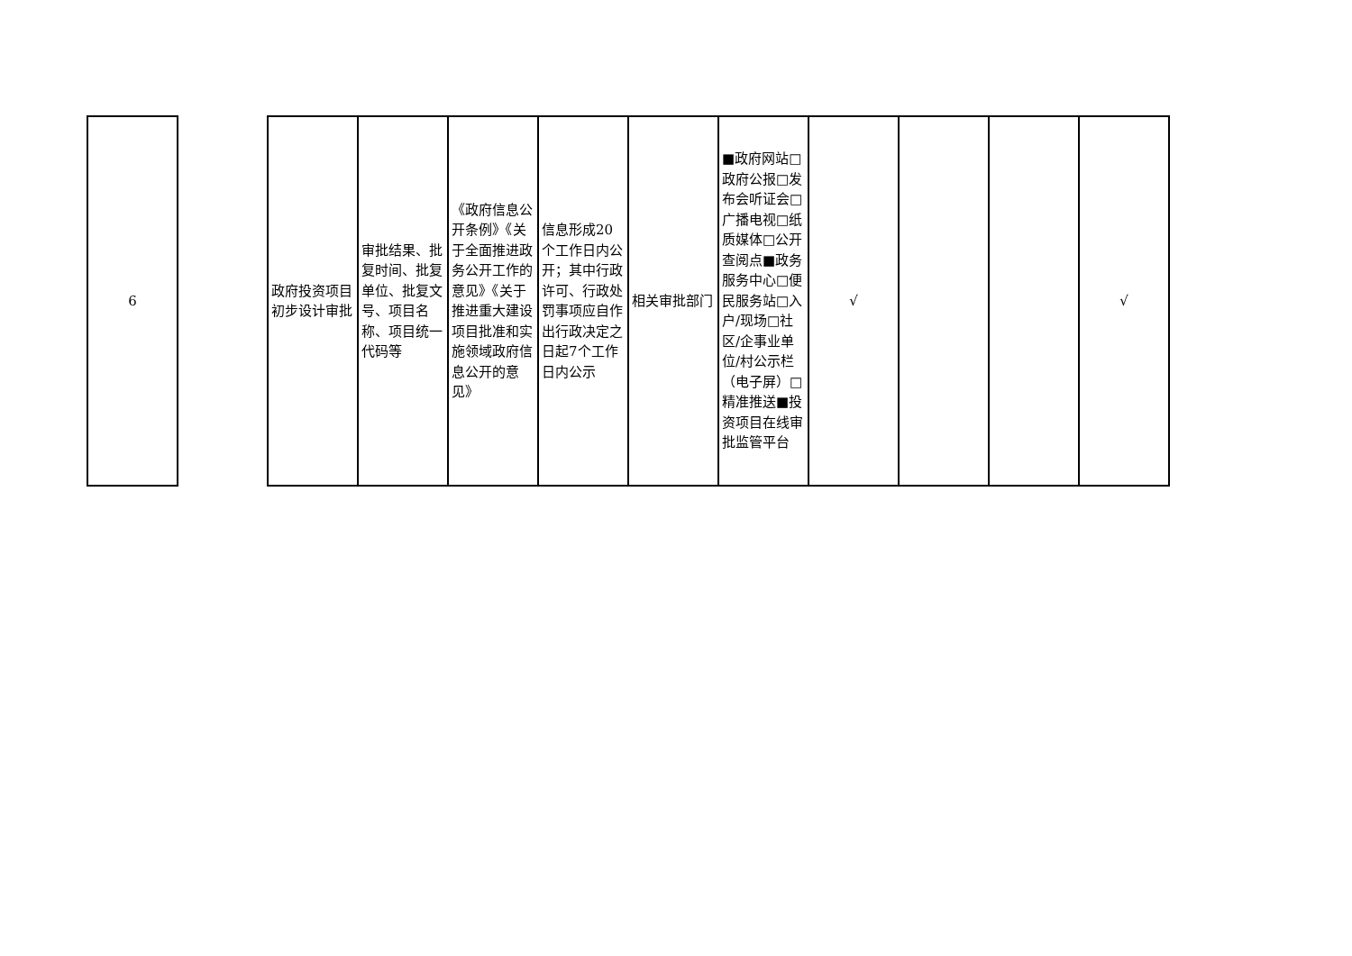| 6 | | 政府投资项目初步设计审批 | 审批结果、批复时间、批复单位、批复文号、项目名称、项目统一代码等 | 《政府信息公开条例》《关于全面推进政务公开工作的意见》《关于推进重大建设项目批准和实施领域政府信息公开的意见》 | 信息形成20个工作日内公开；其中行政许可、行政处罚事项应自作出行政决定之日起7个工作日内公示 | 相关审批部门 | ■政府网站□政府公报□发布会听证会□广播电视□纸质媒体□公开查阅点■政务服务中心□便民服务站□入户/现场□社区/企事业单位/村公示栏（电子屏）□精准推送■投资项目在线审批监管平台 | √ | | | √ |